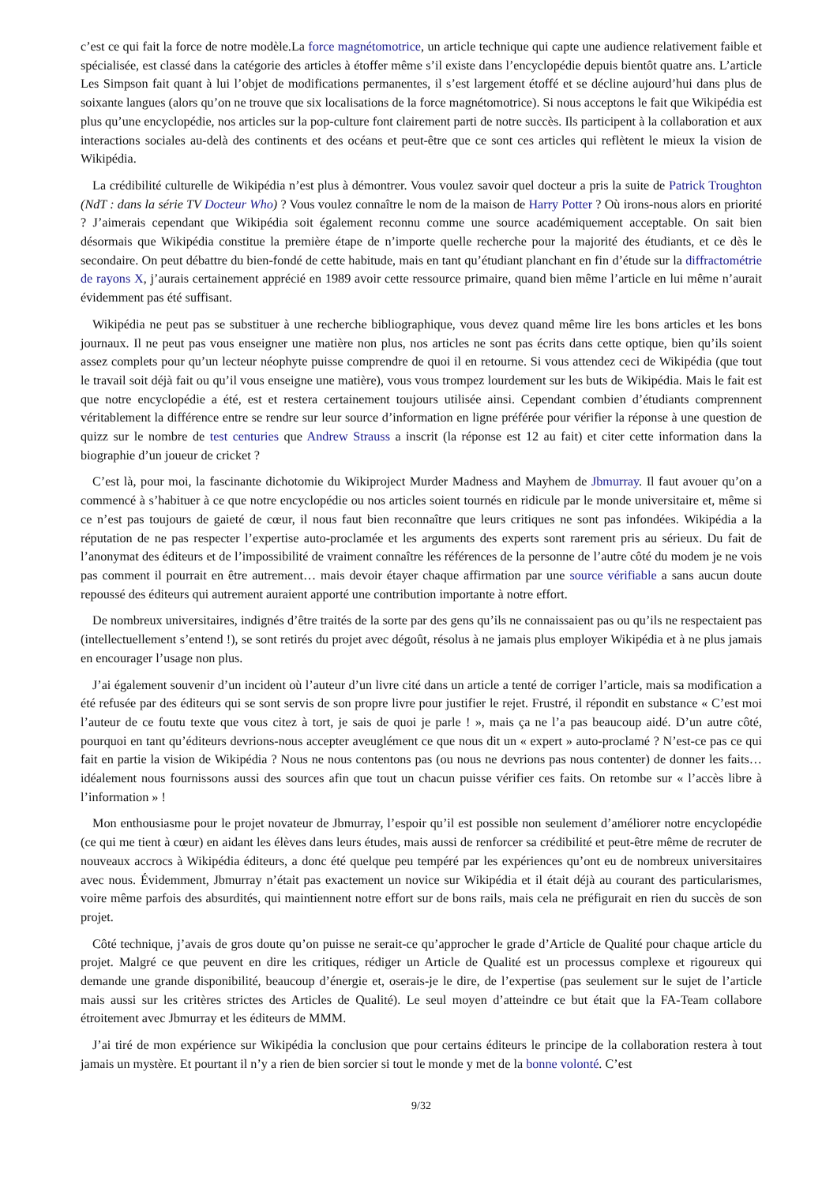c’est ce qui fait la force de notre modèle.La force magnétomotrice, un article technique qui capte une audience relativement faible et spécialisée, est classé dans la catégorie des articles à étoffer même s’il existe dans l’encyclopédie depuis bientôt quatre ans. L’article Les Simpson fait quant à lui l’objet de modifications permanentes, il s’est largement étoffé et se décline aujourd’hui dans plus de soixante langues (alors qu’on ne trouve que six localisations de la force magnétomotrice). Si nous acceptons le fait que Wikipédia est plus qu’une encyclopédie, nos articles sur la pop-culture font clairement parti de notre succès. Ils participent à la collaboration et aux interactions sociales au-delà des continents et des océans et peut-être que ce sont ces articles qui reflètent le mieux la vision de Wikipédia.
La crédibilité culturelle de Wikipédia n’est plus à démontrer. Vous voulez savoir quel docteur a pris la suite de Patrick Troughton (NdT : dans la série TV Docteur Who) ? Vous voulez connaître le nom de la maison de Harry Potter ? Où irons-nous alors en priorité ? J’aimerais cependant que Wikipédia soit également reconnu comme une source académiquement acceptable. On sait bien désormais que Wikipédia constitue la première étape de n’importe quelle recherche pour la majorité des étudiants, et ce dès le secondaire. On peut débattre du bien-fondé de cette habitude, mais en tant qu’étudiant planchant en fin d’étude sur la diffractométrie de rayons X, j’aurais certainement apprécié en 1989 avoir cette ressource primaire, quand bien même l’article en lui même n’aurait évidemment pas été suffisant.
Wikipédia ne peut pas se substituer à une recherche bibliographique, vous devez quand même lire les bons articles et les bons journaux. Il ne peut pas vous enseigner une matière non plus, nos articles ne sont pas écrits dans cette optique, bien qu’ils soient assez complets pour qu’un lecteur néophyte puisse comprendre de quoi il en retourne. Si vous attendez ceci de Wikipédia (que tout le travail soit déjà fait ou qu’il vous enseigne une matière), vous vous trompez lourdement sur les buts de Wikipédia. Mais le fait est que notre encyclopédie a été, est et restera certainement toujours utilisée ainsi. Cependant combien d’étudiants comprennent véritablement la différence entre se rendre sur leur source d’information en ligne préférée pour vérifier la réponse à une question de quizz sur le nombre de test centuries que Andrew Strauss a inscrit (la réponse est 12 au fait) et citer cette information dans la biographie d’un joueur de cricket ?
C’est là, pour moi, la fascinante dichotomie du Wikiproject Murder Madness and Mayhem de Jbmurray. Il faut avouer qu’on a commencé à s’habituer à ce que notre encyclopédie ou nos articles soient tournés en ridicule par le monde universitaire et, même si ce n’est pas toujours de gaieté de cœur, il nous faut bien reconnaître que leurs critiques ne sont pas infondées. Wikipédia a la réputation de ne pas respecter l’expertise auto-proclamée et les arguments des experts sont rarement pris au sérieux. Du fait de l’anonymat des éditeurs et de l’impossibilité de vraiment connaître les références de la personne de l’autre côté du modem je ne vois pas comment il pourrait en être autrement… mais devoir étayer chaque affirmation par une source vérifiable a sans aucun doute repoussé des éditeurs qui autrement auraient apporté une contribution importante à notre effort.
De nombreux universitaires, indignés d’être traités de la sorte par des gens qu’ils ne connaissaient pas ou qu’ils ne respectaient pas (intellectuellement s’entend !), se sont retirés du projet avec dégoût, résolus à ne jamais plus employer Wikipédia et à ne plus jamais en encourager l’usage non plus.
J’ai également souvenir d’un incident où l’auteur d’un livre cité dans un article a tenté de corriger l’article, mais sa modification a été refusée par des éditeurs qui se sont servis de son propre livre pour justifier le rejet. Frustré, il répondit en substance « C’est moi l’auteur de ce foutu texte que vous citez à tort, je sais de quoi je parle ! », mais ça ne l’a pas beaucoup aidé. D’un autre côté, pourquoi en tant qu’éditeurs devrions-nous accepter aveuglément ce que nous dit un « expert » auto-proclamé ? N’est-ce pas ce qui fait en partie la vision de Wikipédia ? Nous ne nous contentons pas (ou nous ne devrions pas nous contenter) de donner les faits… idéalement nous fournissons aussi des sources afin que tout un chacun puisse vérifier ces faits. On retombe sur « l’accès libre à l’information » !
Mon enthousiasme pour le projet novateur de Jbmurray, l’espoir qu’il est possible non seulement d’améliorer notre encyclopédie (ce qui me tient à cœur) en aidant les élèves dans leurs études, mais aussi de renforcer sa crédibilité et peut-être même de recruter de nouveaux accrocs à Wikipédia éditeurs, a donc été quelque peu tempéré par les expériences qu’ont eu de nombreux universitaires avec nous. Évidemment, Jbmurray n’était pas exactement un novice sur Wikipédia et il était déjà au courant des particularismes, voire même parfois des absurdités, qui maintiennent notre effort sur de bons rails, mais cela ne préfigurait en rien du succès de son projet.
Côté technique, j’avais de gros doute qu’on puisse ne serait-ce qu’approcher le grade d’Article de Qualité pour chaque article du projet. Malgré ce que peuvent en dire les critiques, rédiger un Article de Qualité est un processus complexe et rigoureux qui demande une grande disponibilité, beaucoup d’énergie et, oserais-je le dire, de l’expertise (pas seulement sur le sujet de l’article mais aussi sur les critères strictes des Articles de Qualité). Le seul moyen d’atteindre ce but était que la FA-Team collabore étroitement avec Jbmurray et les éditeurs de MMM.
J’ai tiré de mon expérience sur Wikipédia la conclusion que pour certains éditeurs le principe de la collaboration restera à tout jamais un mystère. Et pourtant il n’y a rien de bien sorcier si tout le monde y met de la bonne volonté. C’est
9/32